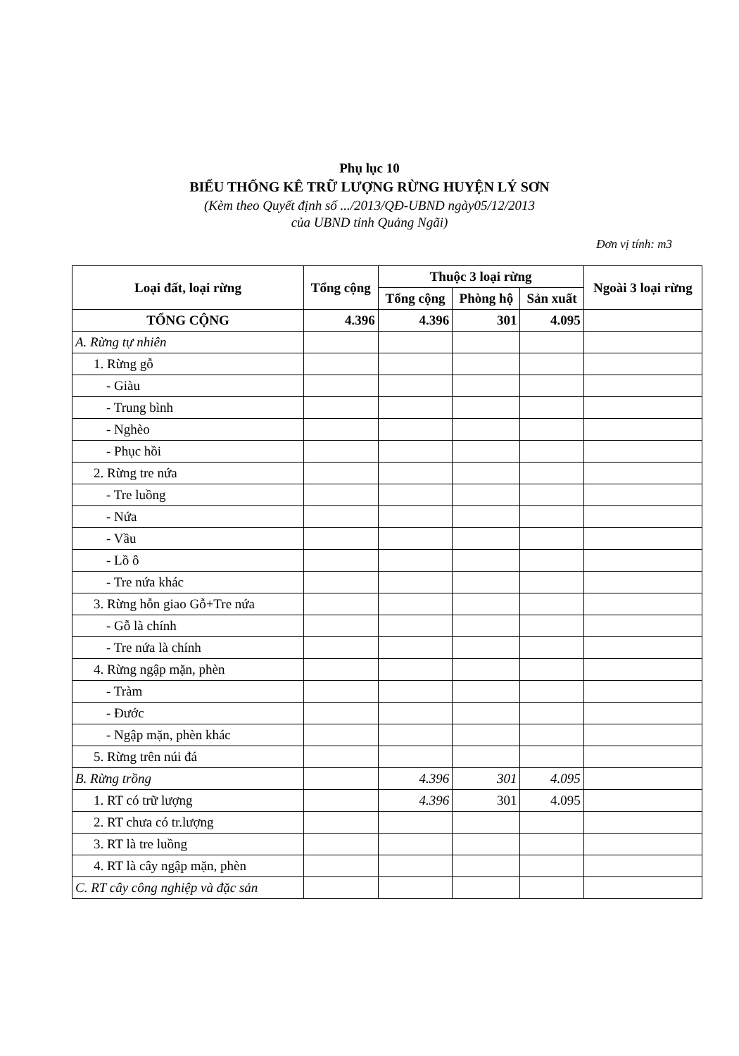Phụ lục 10
BIỂU THỐNG KÊ TRỮ LƯỢNG RỪNG HUYỆN LÝ SƠN
(Kèm theo Quyết định số .../2013/QĐ-UBND ngày05/12/2013
của UBND tỉnh Quảng Ngãi)
Đơn vị tính: m3
| Loại đất, loại rừng | Tổng cộng | Thuộc 3 loại rừng | | | Ngoài 3 loại rừng |
| --- | --- | --- | --- | --- | --- |
| | | Tổng cộng | Phòng hộ | Sản xuất | |
| TỔNG CỘNG | 4.396 | 4.396 | 301 | 4.095 | |
| A. Rừng tự nhiên | | | | | |
| 1. Rừng gỗ | | | | | |
| - Giàu | | | | | |
| - Trung bình | | | | | |
| - Nghèo | | | | | |
| - Phục hồi | | | | | |
| 2. Rừng tre nứa | | | | | |
| - Tre luồng | | | | | |
| - Nứa | | | | | |
| - Vầu | | | | | |
| - Lồ ô | | | | | |
| - Tre nứa khác | | | | | |
| 3. Rừng hỗn giao Gỗ+Tre nứa | | | | | |
| - Gỗ là chính | | | | | |
| - Tre nứa là chính | | | | | |
| 4. Rừng ngập mặn, phèn | | | | | |
| - Tràm | | | | | |
| - Đước | | | | | |
| - Ngập mặn, phèn khác | | | | | |
| 5. Rừng trên núi đá | | | | | |
| B. Rừng trồng | | 4.396 | 301 | 4.095 | |
| 1. RT có trữ lượng | | 4.396 | 301 | 4.095 | |
| 2. RT chưa có tr.lượng | | | | | |
| 3. RT là tre luồng | | | | | |
| 4. RT là cây ngập mặn, phèn | | | | | |
| C. RT cây công nghiệp và đặc sản | | | | | |